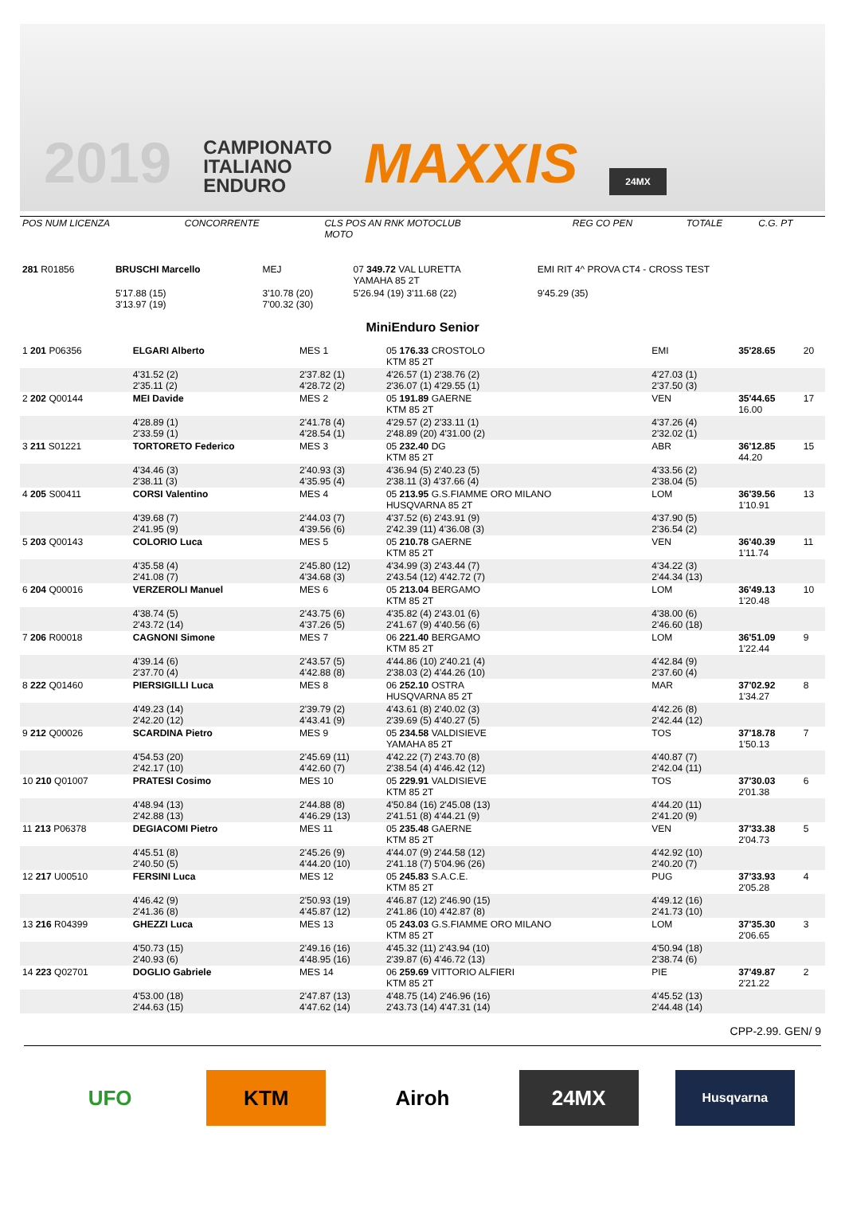2019
CAMPIONATO
ITALIANO
ENDURO
MAXXIS
24MX
| POS NUM LICENZA | CONCORRENTE | CLS POS AN RNK MOTOCLUB MOTO | REG CO PEN | TOTALE | C.G. PT |
| --- | --- | --- | --- | --- | --- |
| 281 R01856 | BRUSCHI Marcello | MEJ | 07 349.72 VAL LURETTA YAMAHA 85 2T | EMI RIT 4^ PROVA CT4 - CROSS TEST |
| | 5'17.88 (15) 3'13.97 (19) | 3'10.78 (20) 7'00.32 (30) | 5'26.94 (19) 3'11.68 (22) | 9'45.29 (35) |
MiniEnduro Senior
| 1 201 P06356 | ELGARI Alberto | MES 1 | 05 176.33 CROSTOLO KTM 85 2T | EMI | 35'28.65 | 20 |
| | 4'31.52 (2) 2'35.11 (2) | 2'37.82 (1) 4'28.72 (2) | 4'26.57 (1) 2'38.76 (2) 2'36.07 (1) 4'29.55 (1) | 4'27.03 (1) 2'37.50 (3) | | |
| 2 202 Q00144 | MEI Davide | MES 2 | 05 191.89 GAERNE KTM 85 2T | VEN | 35'44.65 16.00 | 17 |
| | 4'28.89 (1) 2'33.59 (1) | 2'41.78 (4) 4'28.54 (1) | 4'29.57 (2) 2'33.11 (1) 2'48.89 (20) 4'31.00 (2) | 4'37.26 (4) 2'32.02 (1) | | |
| 3 211 S01221 | TORTORETO Federico | MES 3 | 05 232.40 DG KTM 85 2T | ABR | 36'12.85 44.20 | 15 |
| | 4'34.46 (3) 2'38.11 (3) | 2'40.93 (3) 4'35.95 (4) | 4'36.94 (5) 2'40.23 (5) 2'38.11 (3) 4'37.66 (4) | 4'33.56 (2) 2'38.04 (5) | | |
| 4 205 S00411 | CORSI Valentino | MES 4 | 05 213.95 G.S.FIAMME ORO MILANO HUSQVARNA 85 2T | LOM | 36'39.56 1'10.91 | 13 |
| | 4'39.68 (7) 2'41.95 (9) | 2'44.03 (7) 4'39.56 (6) | 4'37.52 (6) 2'43.91 (9) 2'42.39 (11) 4'36.08 (3) | 4'37.90 (5) 2'36.54 (2) | | |
| 5 203 Q00143 | COLORIO Luca | MES 5 | 05 210.78 GAERNE KTM 85 2T | VEN | 36'40.39 1'11.74 | 11 |
| | 4'35.58 (4) 2'41.08 (7) | 2'45.80 (12) 4'34.68 (3) | 4'34.99 (3) 2'43.44 (7) 2'43.54 (12) 4'42.72 (7) | 4'34.22 (3) 2'44.34 (13) | | |
| 6 204 Q00016 | VERZEROLI Manuel | MES 6 | 05 213.04 BERGAMO KTM 85 2T | LOM | 36'49.13 1'20.48 | 10 |
| | 4'38.74 (5) 2'43.72 (14) | 2'43.75 (6) 4'37.26 (5) | 4'35.82 (4) 2'43.01 (6) 2'41.67 (9) 4'40.56 (6) | 4'38.00 (6) 2'46.60 (18) | | |
| 7 206 R00018 | CAGNONI Simone | MES 7 | 06 221.40 BERGAMO KTM 85 2T | LOM | 36'51.09 1'22.44 | 9 |
| | 4'39.14 (6) 2'37.70 (4) | 2'43.57 (5) 4'42.88 (8) | 4'44.86 (10) 2'40.21 (4) 2'38.03 (2) 4'44.26 (10) | 4'42.84 (9) 2'37.60 (4) | | |
| 8 222 Q01460 | PIERSIGILLI Luca | MES 8 | 06 252.10 OSTRA HUSQVARNA 85 2T | MAR | 37'02.92 1'34.27 | 8 |
| | 4'49.23 (14) 2'42.20 (12) | 2'39.79 (2) 4'43.41 (9) | 4'43.61 (8) 2'40.02 (3) 2'39.69 (5) 4'40.27 (5) | 4'42.26 (8) 2'42.44 (12) | | |
| 9 212 Q00026 | SCARDINA Pietro | MES 9 | 05 234.58 VALDISIEVE YAMAHA 85 2T | TOS | 37'18.78 1'50.13 | 7 |
| | 4'54.53 (20) 2'42.17 (10) | 2'45.69 (11) 4'42.60 (7) | 4'42.22 (7) 2'43.70 (8) 2'38.54 (4) 4'46.42 (12) | 4'40.87 (7) 2'42.04 (11) | | |
| 10 210 Q01007 | PRATESI Cosimo | MES 10 | 05 229.91 VALDISIEVE KTM 85 2T | TOS | 37'30.03 2'01.38 | 6 |
| | 4'48.94 (13) 2'42.88 (13) | 2'44.88 (8) 4'46.29 (13) | 4'50.84 (16) 2'45.08 (13) 2'41.51 (8) 4'44.21 (9) | 4'44.20 (11) 2'41.20 (9) | | |
| 11 213 P06378 | DEGIACOMI Pietro | MES 11 | 05 235.48 GAERNE KTM 85 2T | VEN | 37'33.38 2'04.73 | 5 |
| | 4'45.51 (8) 2'40.50 (5) | 2'45.26 (9) 4'44.20 (10) | 4'44.07 (9) 2'44.58 (12) 2'41.18 (7) 5'04.96 (26) | 4'42.92 (10) 2'40.20 (7) | | |
| 12 217 U00510 | FERSINI Luca | MES 12 | 05 245.83 S.A.C.E. KTM 85 2T | PUG | 37'33.93 2'05.28 | 4 |
| | 4'46.42 (9) 2'41.36 (8) | 2'50.93 (19) 4'45.87 (12) | 4'46.87 (12) 2'46.90 (15) 2'41.86 (10) 4'42.87 (8) | 4'49.12 (16) 2'41.73 (10) | | |
| 13 216 R04399 | GHEZZI Luca | MES 13 | 05 243.03 G.S.FIAMME ORO MILANO KTM 85 2T | LOM | 37'35.30 2'06.65 | 3 |
| | 4'50.73 (15) 2'40.93 (6) | 2'49.16 (16) 4'48.95 (16) | 4'45.32 (11) 2'43.94 (10) 2'39.87 (6) 4'46.72 (13) | 4'50.94 (18) 2'38.74 (6) | | |
| 14 223 Q02701 | DOGLIO Gabriele | MES 14 | 06 259.69 VITTORIO ALFIERI KTM 85 2T | PIE | 37'49.87 2'21.22 | 2 |
| | 4'53.00 (18) 2'44.63 (15) | 2'47.87 (13) 4'47.62 (14) | 4'48.75 (14) 2'46.96 (16) 2'43.73 (14) 4'47.31 (14) | 4'45.52 (13) 2'44.48 (14) | | |
CPP-2.99. GEN/ 9
UFO KTM Airoh 24MX
Husqvarna